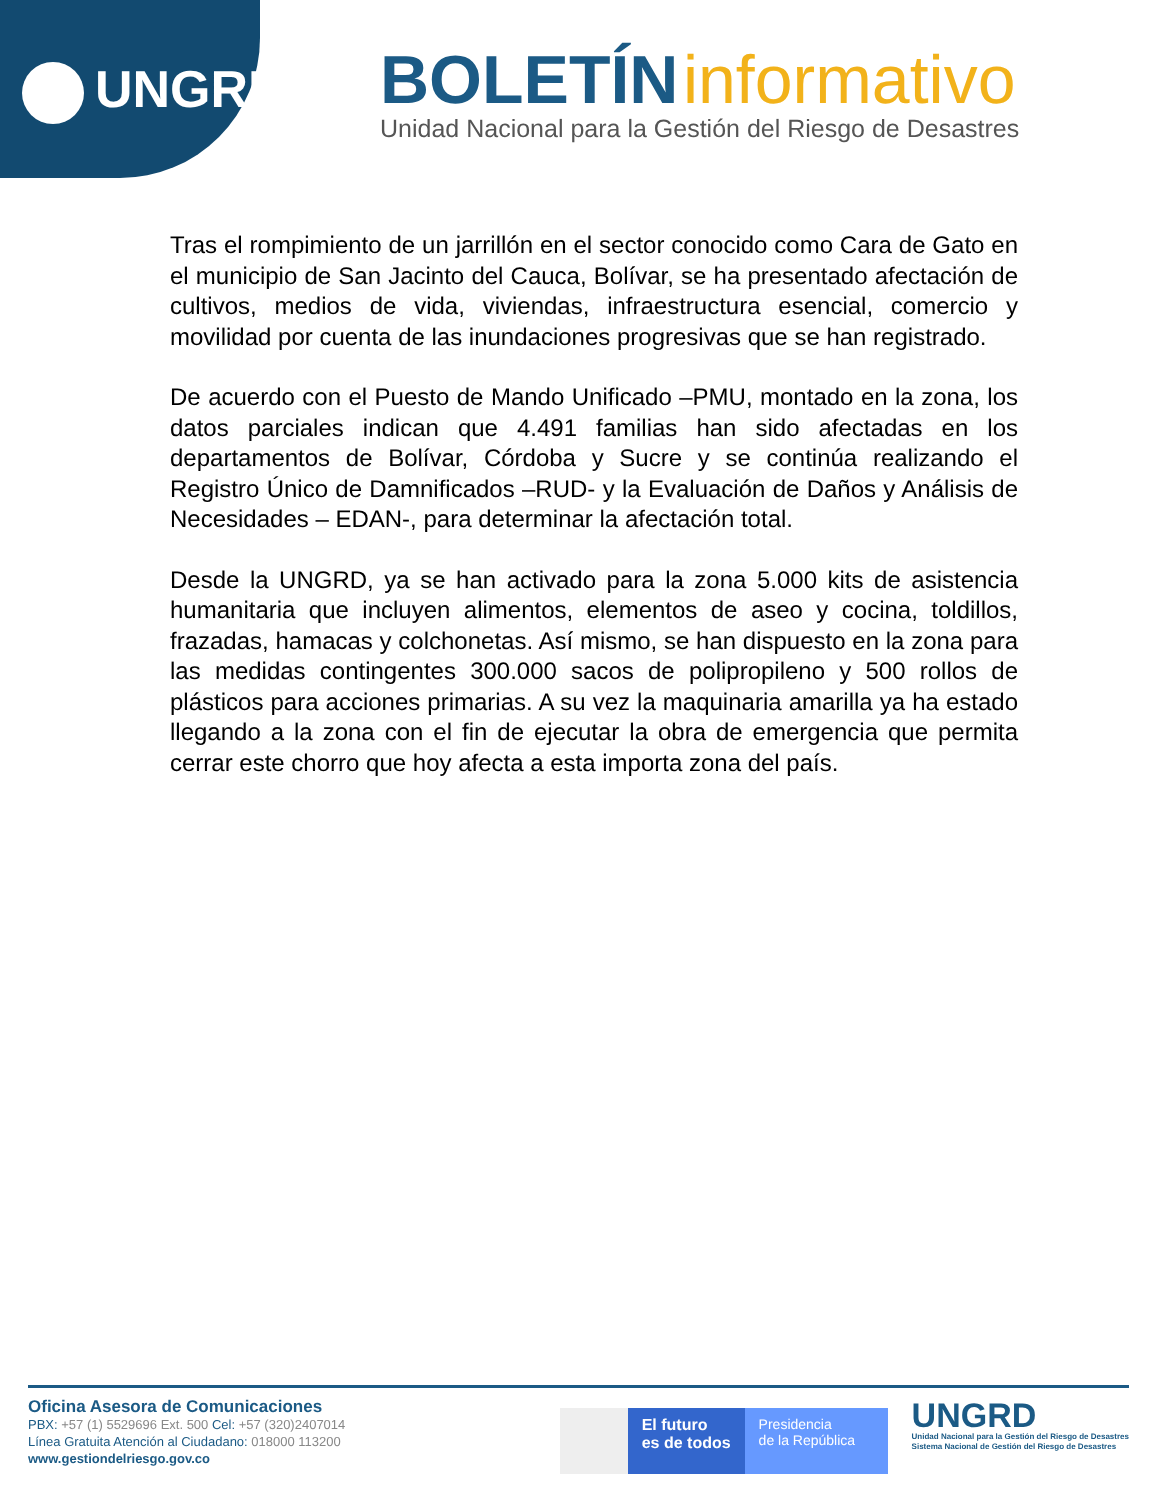UNGRD
BOLETÍN informativo
Unidad Nacional para la Gestión del Riesgo de Desastres
Tras el rompimiento de un jarrillón en el sector conocido como Cara de Gato en el municipio de San Jacinto del Cauca, Bolívar, se ha presentado afectación de cultivos, medios de vida, viviendas, infraestructura esencial, comercio y movilidad por cuenta de las inundaciones progresivas que se han registrado.
De acuerdo con el Puesto de Mando Unificado –PMU, montado en la zona, los datos parciales indican que 4.491 familias han sido afectadas en los departamentos de Bolívar, Córdoba y Sucre y se continúa realizando el Registro Único de Damnificados –RUD- y la Evaluación de Daños y Análisis de Necesidades – EDAN-, para determinar la afectación total.
Desde la UNGRD, ya se han activado para la zona 5.000 kits de asistencia humanitaria que incluyen alimentos, elementos de aseo y cocina, toldillos, frazadas, hamacas y colchonetas. Así mismo, se han dispuesto en la zona para las medidas contingentes 300.000 sacos de polipropileno y 500 rollos de plásticos para acciones primarias. A su vez la maquinaria amarilla ya ha estado llegando a la zona con el fin de ejecutar la obra de emergencia que permita cerrar este chorro que hoy afecta a esta importa zona del país.
Oficina Asesora de Comunicaciones
PBX: +57 (1) 5529696 Ext. 500 Cel: +57 (320)2407014
Línea Gratuita Atención al Ciudadano: 018000 113200
www.gestiondelriesgo.gov.co
El futuro
es de todos
Presidencia
de la República
UNGRD
Unidad Nacional para la Gestión del Riesgo de Desastres
Sistema Nacional de Gestión del Riesgo de Desastres